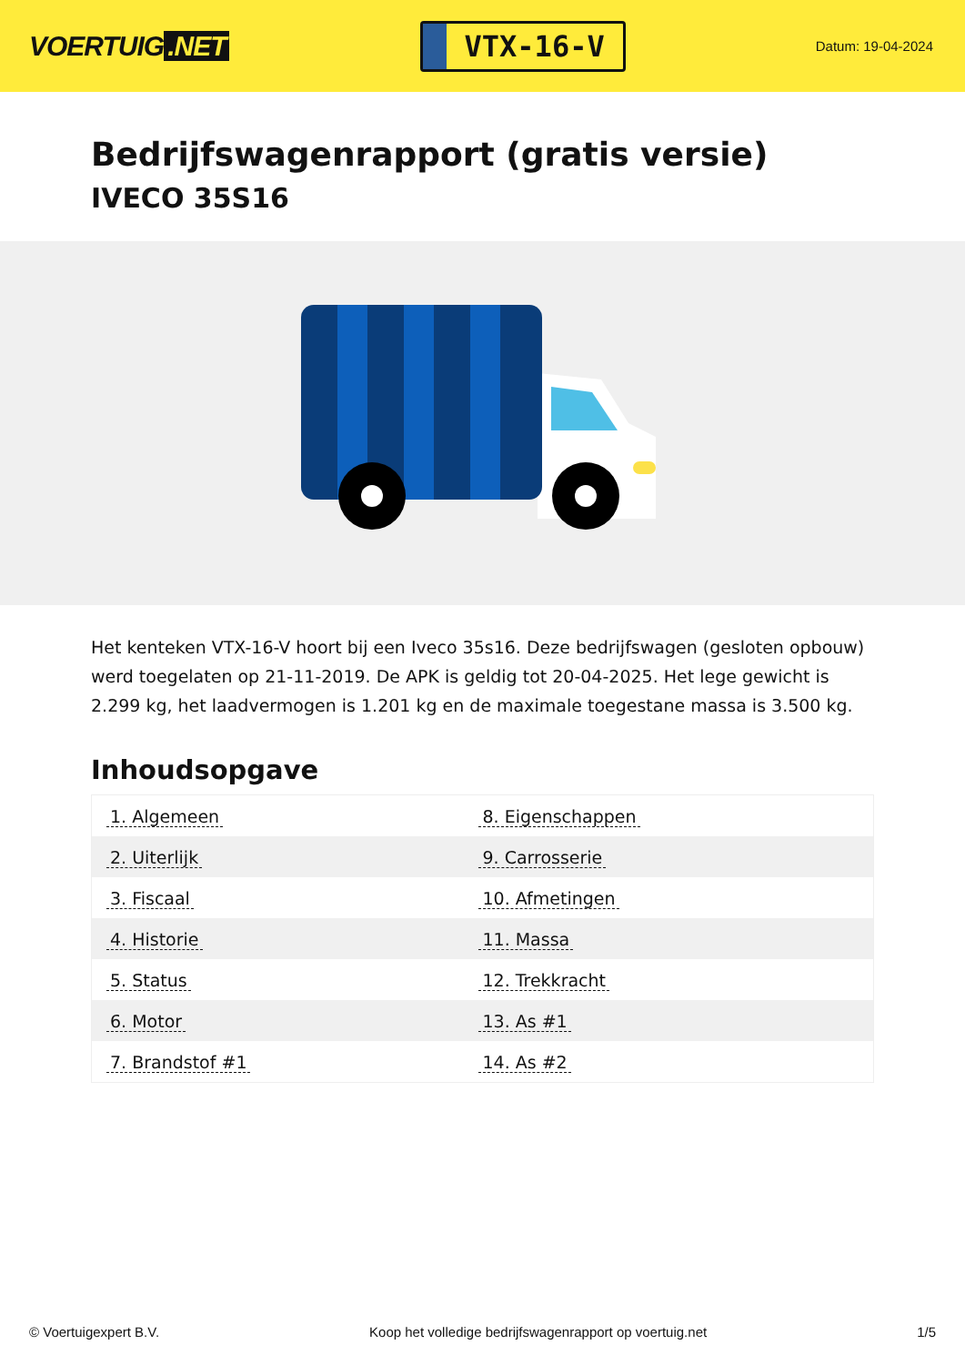VOERTUIG.NET
VTX-16-V
Datum: 19-04-2024
Bedrijfswagenrapport (gratis versie)
IVECO 35S16
Het kenteken VTX-16-V hoort bij een Iveco 35s16. Deze bedrijfswagen (gesloten opbouw) werd toegelaten op 21-11-2019. De APK is geldig tot 20-04-2025. Het lege gewicht is 2.299 kg, het laadvermogen is 1.201 kg en de maximale toegestane massa is 3.500 kg.
Inhoudsopgave
| 1. Algemeen | 8. Eigenschappen |
| 2. Uiterlijk | 9. Carrosserie |
| 3. Fiscaal | 10. Afmetingen |
| 4. Historie | 11. Massa |
| 5. Status | 12. Trekkracht |
| 6. Motor | 13. As #1 |
| 7. Brandstof #1 | 14. As #2 |
© Voertuigexpert B.V. Koop het volledige bedrijfswagenrapport op voertuig.net 1/5